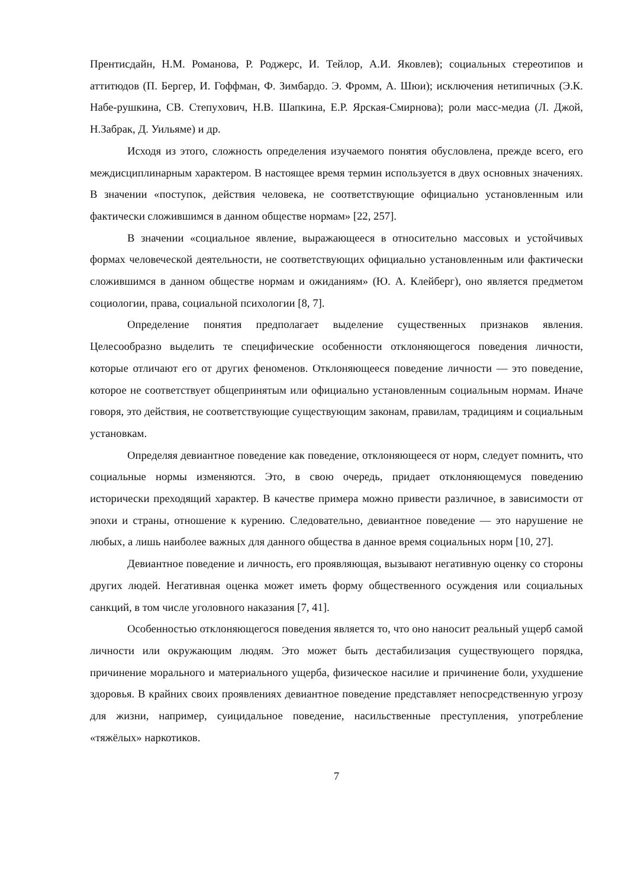Прентисдайн, Н.М. Романова, Р. Роджерс, И. Тейлор, А.И. Яковлев); социальных стереотипов и аттитюдов (П. Бергер, И. Гоффман, Ф. Зимбардо. Э. Фромм, А. Шюи); исключения нетипичных (Э.К. Набе-рушкина, СВ. Степухович, Н.В. Шапкина, Е.Р. Ярская-Смирнова); роли масс-медиа (Л. Джой, Н.Забрак, Д. Уильяме) и др.
Исходя из этого, сложность определения изучаемого понятия обусловлена, прежде всего, его междисциплинарным характером. В настоящее время термин используется в двух основных значениях. В значении «поступок, действия человека, не соответствующие официально установленным или фактически сложившимся в данном обществе нормам» [22, 257].
В значении «социальное явление, выражающееся в относительно массовых и устойчивых формах человеческой деятельности, не соответствующих официально установленным или фактически сложившимся в данном обществе нормам и ожиданиям» (Ю. А. Клейберг), оно является предметом социологии, права, социальной психологии [8, 7].
Определение понятия предполагает выделение существенных признаков явления. Целесообразно выделить те специфические особенности отклоняющегося поведения личности, которые отличают его от других феноменов. Отклоняющееся поведение личности — это поведение, которое не соответствует общепринятым или официально установленным социальным нормам. Иначе говоря, это действия, не соответствующие существующим законам, правилам, традициям и социальным установкам.
Определяя девиантное поведение как поведение, отклоняющееся от норм, следует помнить, что социальные нормы изменяются. Это, в свою очередь, придает отклоняющемуся поведению исторически преходящий характер. В качестве примера можно привести различное, в зависимости от эпохи и страны, отношение к курению. Следовательно, девиантное поведение — это нарушение не любых, а лишь наиболее важных для данного общества в данное время социальных норм [10, 27].
Девиантное поведение и личность, его проявляющая, вызывают негативную оценку со стороны других людей. Негативная оценка может иметь форму общественного осуждения или социальных санкций, в том числе уголовного наказания [7, 41].
Особенностью отклоняющегося поведения является то, что оно наносит реальный ущерб самой личности или окружающим людям. Это может быть дестабилизация существующего порядка, причинение морального и материального ущерба, физическое насилие и причинение боли, ухудшение здоровья. В крайних своих проявлениях девиантное поведение представляет непосредственную угрозу для жизни, например, суицидальное поведение, насильственные преступления, употребление «тяжёлых» наркотиков.
7